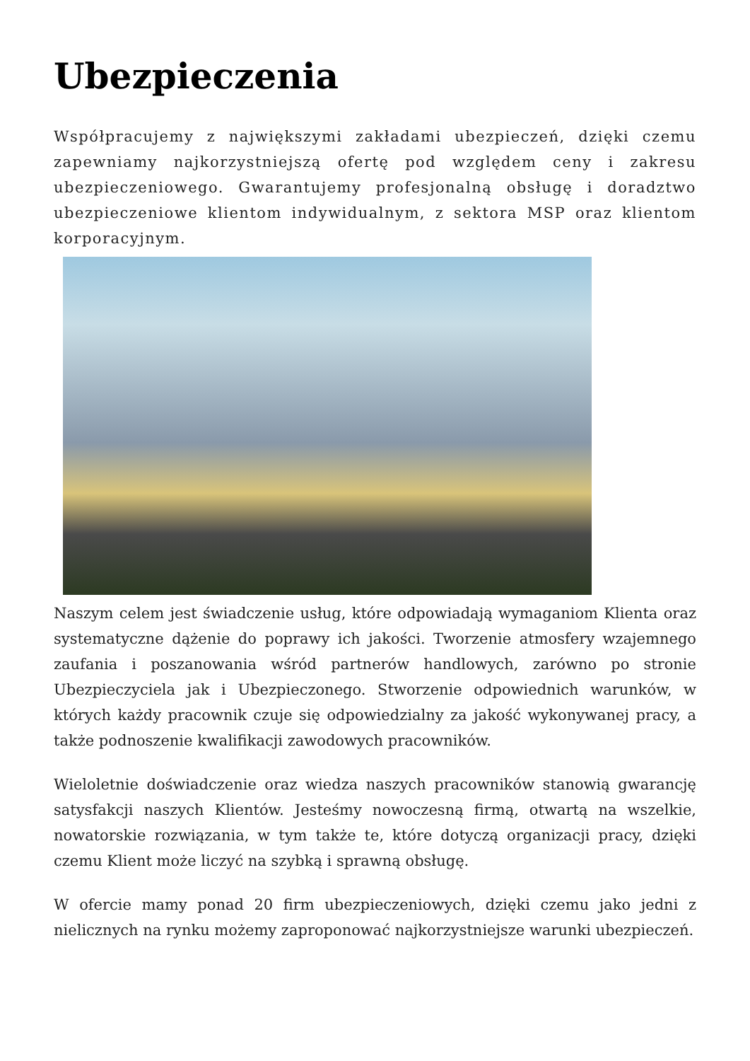Ubezpieczenia
Współpracujemy z największymi zakładami ubezpieczeń, dzięki czemu zapewniamy najkorzystniejszą ofertę pod względem ceny i zakresu ubezpieczeniowego. Gwarantujemy profesjonalną obsługę i doradztwo ubezpieczeniowe klientom indywidualnym, z sektora MSP oraz klientom korporacyjnym.
Naszym celem jest świadczenie usług, które odpowiadają wymaganiom Klienta oraz systematyczne dążenie do poprawy ich jakości. Tworzenie atmosfery wzajemnego zaufania i poszanowania wśród partnerów handlowych, zarówno po stronie Ubezpieczyciela jak i Ubezpieczonego. Stworzenie odpowiednich warunków, w których każdy pracownik czuje się odpowiedzialny za jakość wykonywanej pracy, a także podnoszenie kwalifikacji zawodowych pracowników.
Wieloletnie doświadczenie oraz wiedza naszych pracowników stanowią gwarancję satysfakcji naszych Klientów. Jesteśmy nowoczesną firmą, otwartą na wszelkie, nowatorskie rozwiązania, w tym także te, które dotyczą organizacji pracy, dzięki czemu Klient może liczyć na szybką i sprawną obsługę.
W ofercie mamy ponad 20 firm ubezpieczeniowych, dzięki czemu jako jedni z nielicznych na rynku możemy zaproponować najkorzystniejsze warunki ubezpieczeń.